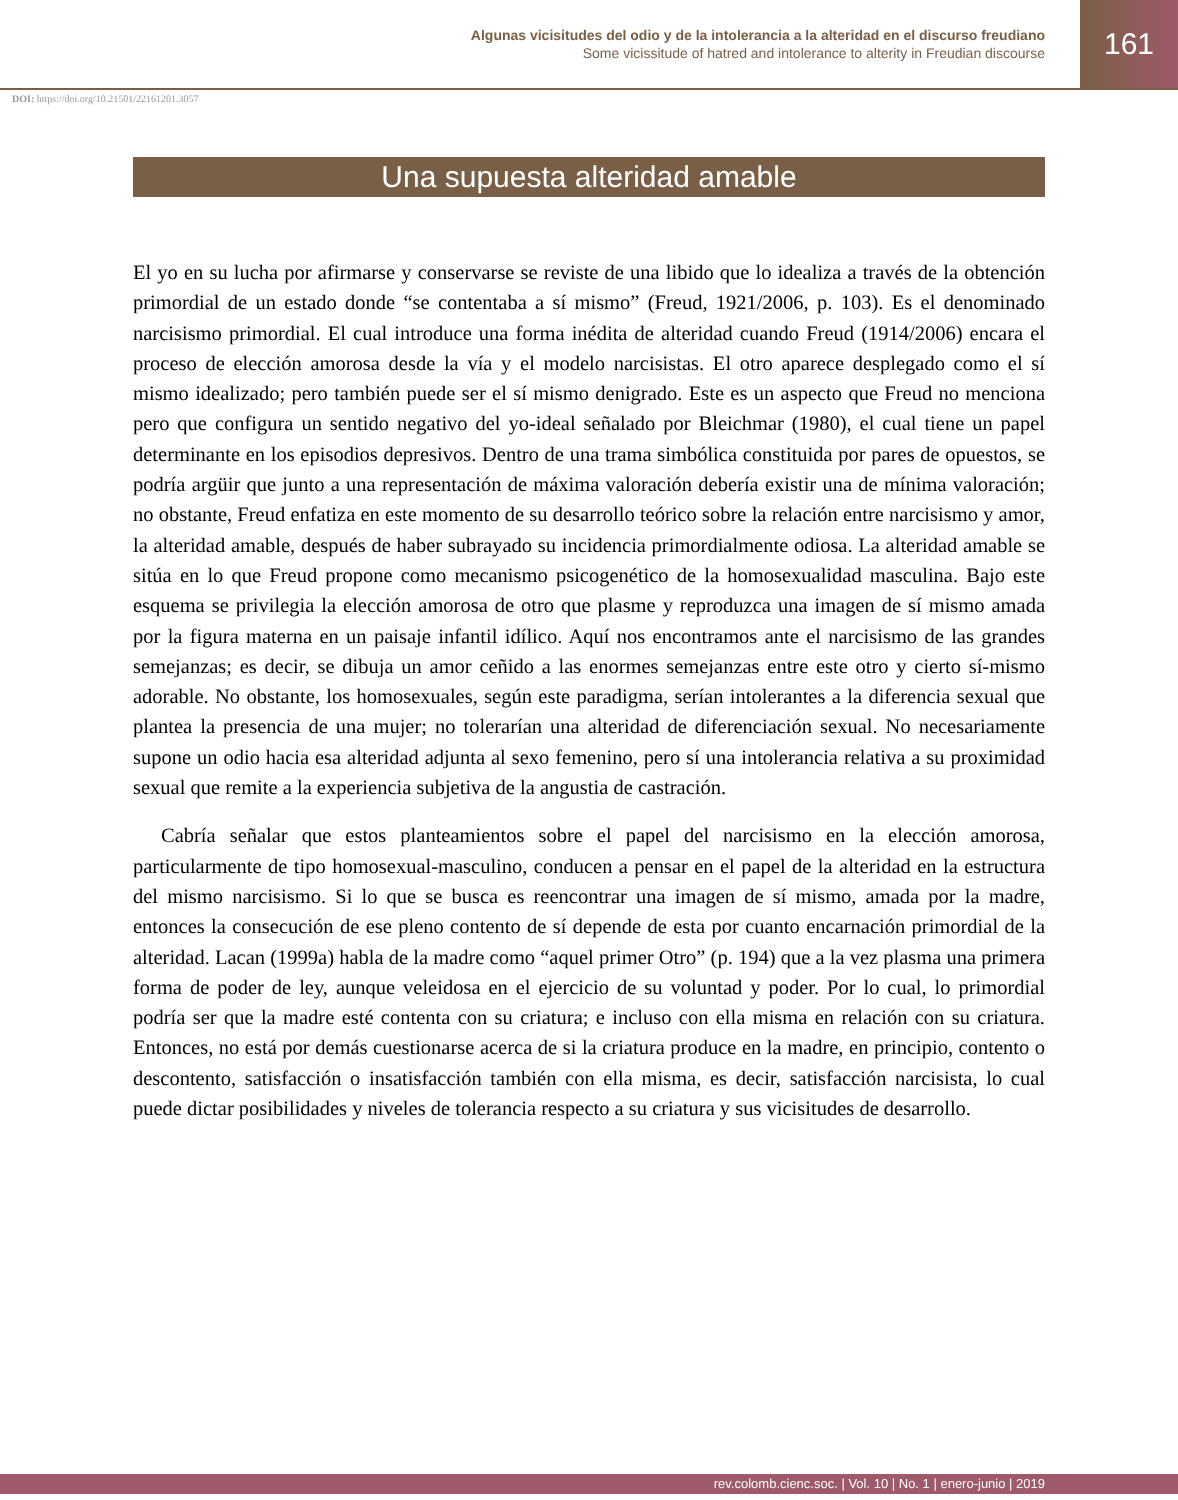Algunas vicisitudes del odio y de la intolerancia a la alteridad en el discurso freudiano
Some vicissitude of hatred and intolerance to alterity in Freudian discourse
161
DOI: https://doi.org/10.21501/22161201.3057
Una supuesta alteridad amable
El yo en su lucha por afirmarse y conservarse se reviste de una libido que lo idealiza a través de la obtención primordial de un estado donde “se contentaba a sí mismo” (Freud, 1921/2006, p. 103). Es el denominado narcisismo primordial. El cual introduce una forma inédita de alteridad cuando Freud (1914/2006) encara el proceso de elección amorosa desde la vía y el modelo narcisistas. El otro aparece desplegado como el sí mismo idealizado; pero también puede ser el sí mismo denigrado. Este es un aspecto que Freud no menciona pero que configura un sentido negativo del yo-ideal señalado por Bleichmar (1980), el cual tiene un papel determinante en los episodios depresivos. Dentro de una trama simbólica constituida por pares de opuestos, se podría argüir que junto a una representación de máxima valoración debería existir una de mínima valoración; no obstante, Freud enfatiza en este momento de su desarrollo teórico sobre la relación entre narcisismo y amor, la alteridad amable, después de haber subrayado su incidencia primordialmente odiosa. La alteridad amable se sitúa en lo que Freud propone como mecanismo psicogenético de la homosexualidad masculina. Bajo este esquema se privilegia la elección amorosa de otro que plasme y reproduzca una imagen de sí mismo amada por la figura materna en un paisaje infantil idílico. Aquí nos encontramos ante el narcisismo de las grandes semejanzas; es decir, se dibuja un amor ceñido a las enormes semejanzas entre este otro y cierto sí-mismo adorable. No obstante, los homosexuales, según este paradigma, serían intolerantes a la diferencia sexual que plantea la presencia de una mujer; no tolerarían una alteridad de diferenciación sexual. No necesariamente supone un odio hacia esa alteridad adjunta al sexo femenino, pero sí una intolerancia relativa a su proximidad sexual que remite a la experiencia subjetiva de la angustia de castración.
Cabría señalar que estos planteamientos sobre el papel del narcisismo en la elección amorosa, particularmente de tipo homosexual-masculino, conducen a pensar en el papel de la alteridad en la estructura del mismo narcisismo. Si lo que se busca es reencontrar una imagen de sí mismo, amada por la madre, entonces la consecución de ese pleno contento de sí depende de esta por cuanto encarnación primordial de la alteridad. Lacan (1999a) habla de la madre como “aquel primer Otro” (p. 194) que a la vez plasma una primera forma de poder de ley, aunque veleidosa en el ejercicio de su voluntad y poder. Por lo cual, lo primordial podría ser que la madre esté contenta con su criatura; e incluso con ella misma en relación con su criatura. Entonces, no está por demás cuestionarse acerca de si la criatura produce en la madre, en principio, contento o descontento, satisfacción o insatisfacción también con ella misma, es decir, satisfacción narcisista, lo cual puede dictar posibilidades y niveles de tolerancia respecto a su criatura y sus vicisitudes de desarrollo.
rev.colomb.cienc.soc. | Vol. 10 | No. 1 | enero-junio | 2019